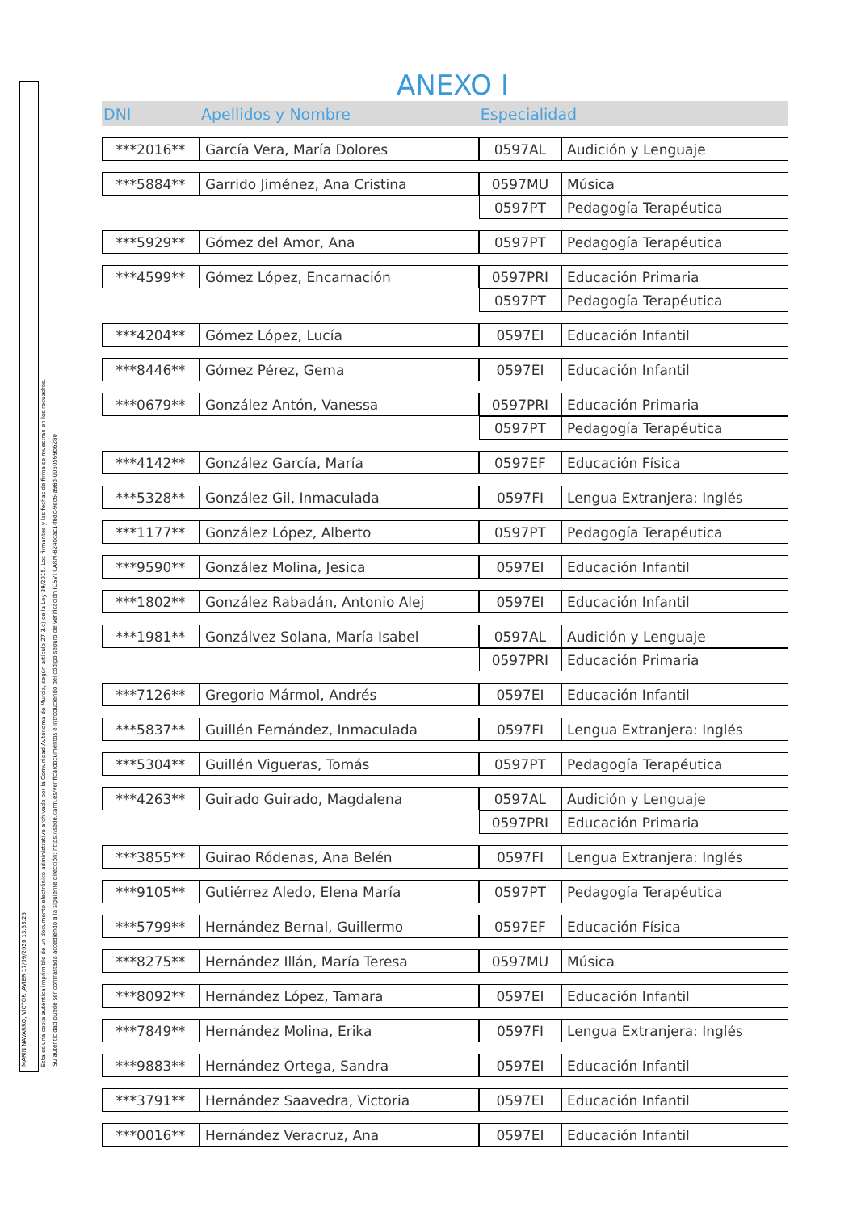MARÍN NAVARRO, VÍCTOR JAVIER 17/09/2020 13:53:26
Esta es una copia auténtica imprimible de un documento electrónico administrativo archivado por la Comunidad Autónoma de Murcia, según artículo 27.3.c) de la Ley 39/2015. Los firmantes y las fechas de firma se muestran en los recuadros.
Su autenticidad puede ser contrastada accediendo a la siguiente dirección: https://sede.carm.es/verificardocumentos e introduciendo del código seguro de verificación (CSV) CARM-824bcac1-f8dc-9ec6-a98d-0050569b6280
ANEXO I
| DNI | Apellidos y Nombre | Especialidad | |
| --- | --- | --- | --- |
| ***2016** | García Vera, María Dolores | 0597AL | Audición y Lenguaje |
| ***5884** | Garrido Jiménez, Ana Cristina | 0597MU | Música |
| | | 0597PT | Pedagogía Terapéutica |
| ***5929** | Gómez del Amor, Ana | 0597PT | Pedagogía Terapéutica |
| ***4599** | Gómez López, Encarnación | 0597PRI | Educación Primaria |
| | | 0597PT | Pedagogía Terapéutica |
| ***4204** | Gómez López, Lucía | 0597EI | Educación Infantil |
| ***8446** | Gómez Pérez, Gema | 0597EI | Educación Infantil |
| ***0679** | González Antón, Vanessa | 0597PRI | Educación Primaria |
| | | 0597PT | Pedagogía Terapéutica |
| ***4142** | González García, María | 0597EF | Educación Física |
| ***5328** | González Gil, Inmaculada | 0597FI | Lengua Extranjera: Inglés |
| ***1177** | González López, Alberto | 0597PT | Pedagogía Terapéutica |
| ***9590** | González Molina, Jesica | 0597EI | Educación Infantil |
| ***1802** | González Rabadán, Antonio Alej | 0597EI | Educación Infantil |
| ***1981** | Gonzálvez Solana, María Isabel | 0597AL | Audición y Lenguaje |
| | | 0597PRI | Educación Primaria |
| ***7126** | Gregorio Mármol, Andrés | 0597EI | Educación Infantil |
| ***5837** | Guillén Fernández, Inmaculada | 0597FI | Lengua Extranjera: Inglés |
| ***5304** | Guillén Vigueras, Tomás | 0597PT | Pedagogía Terapéutica |
| ***4263** | Guirado Guirado, Magdalena | 0597AL | Audición y Lenguaje |
| | | 0597PRI | Educación Primaria |
| ***3855** | Guirao Ródenas, Ana Belén | 0597FI | Lengua Extranjera: Inglés |
| ***9105** | Gutiérrez Aledo, Elena María | 0597PT | Pedagogía Terapéutica |
| ***5799** | Hernández Bernal, Guillermo | 0597EF | Educación Física |
| ***8275** | Hernández Illán, María Teresa | 0597MU | Música |
| ***8092** | Hernández López, Tamara | 0597EI | Educación Infantil |
| ***7849** | Hernández Molina, Erika | 0597FI | Lengua Extranjera: Inglés |
| ***9883** | Hernández Ortega, Sandra | 0597EI | Educación Infantil |
| ***3791** | Hernández Saavedra, Victoria | 0597EI | Educación Infantil |
| ***0016** | Hernández Veracruz, Ana | 0597EI | Educación Infantil |